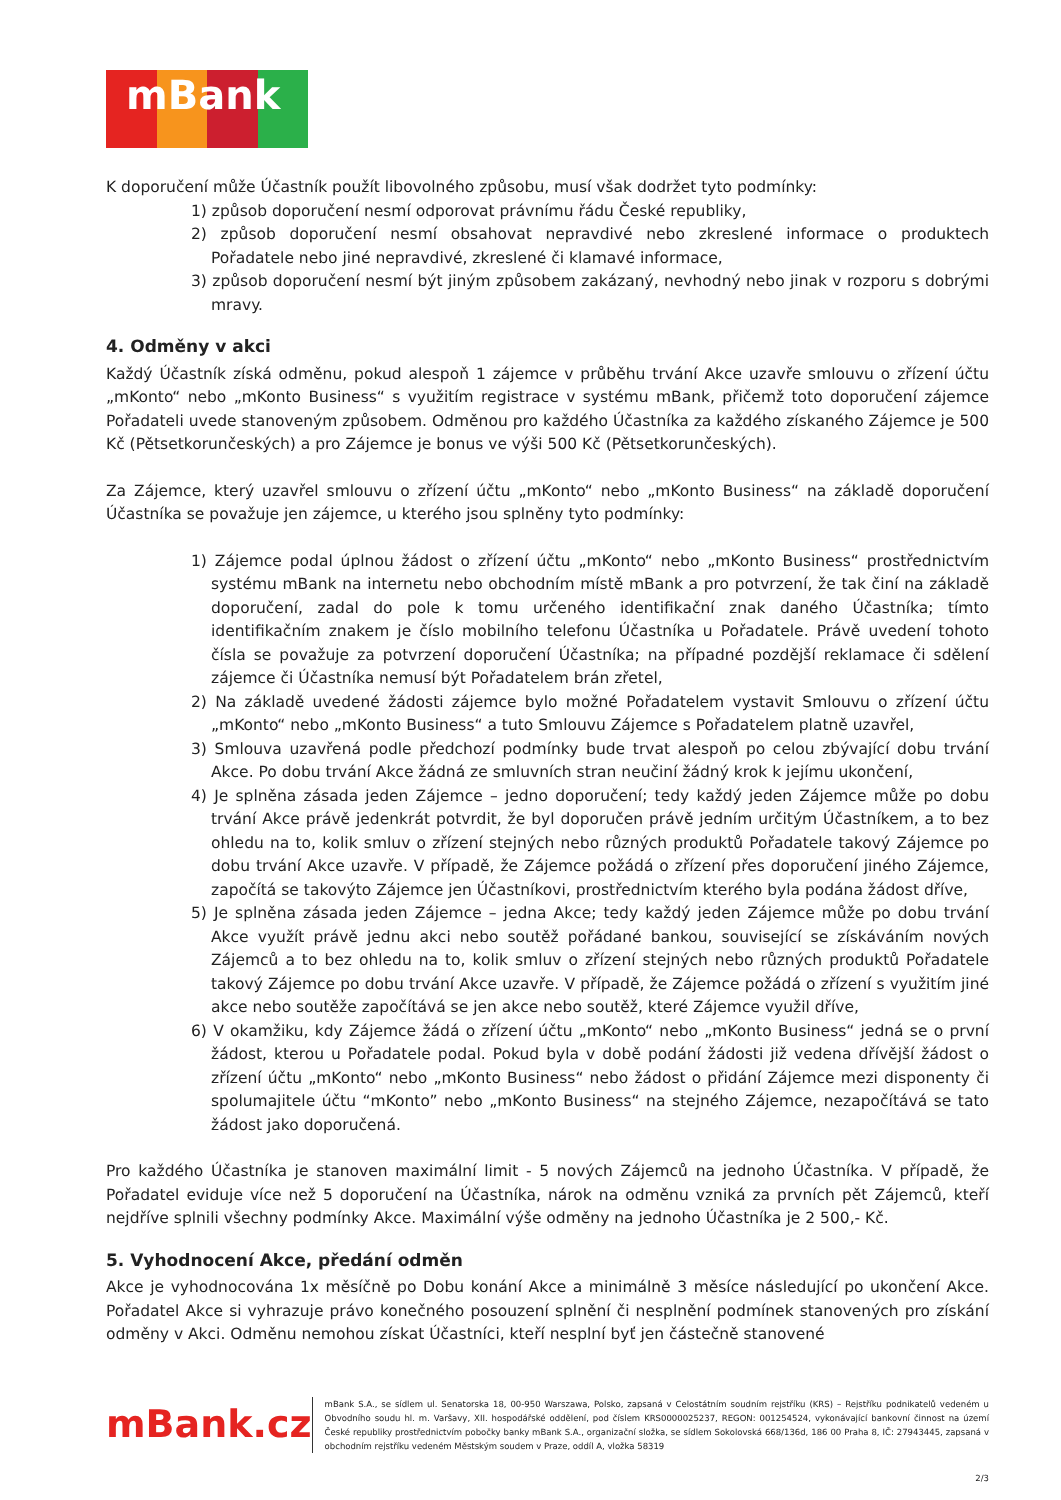mBank
K doporučení může Účastník použít libovolného způsobu, musí však dodržet tyto podmínky:
1) způsob doporučení nesmí odporovat právnímu řádu České republiky,
2) způsob doporučení nesmí obsahovat nepravdivé nebo zkreslené informace o produktech Pořadatele nebo jiné nepravdivé, zkreslené či klamavé informace,
3) způsob doporučení nesmí být jiným způsobem zakázaný, nevhodný nebo jinak v rozporu s dobrými mravy.
4. Odměny v akci
Každý Účastník získá odměnu, pokud alespoň 1 zájemce v průběhu trvání Akce uzavře smlouvu o zřízení účtu „mKonto“ nebo „mKonto Business“ s využitím registrace v systému mBank, přičemž toto doporučení zájemce Pořadateli uvede stanoveným způsobem. Odměnou pro každého Účastníka za každého získaného Zájemce je 500 Kč (Pětsetkorunčeských) a pro Zájemce je bonus ve výši 500 Kč (Pětsetkorunčeských).
Za Zájemce, který uzavřel smlouvu o zřízení účtu „mKonto“ nebo „mKonto Business“ na základě doporučení Účastníka se považuje jen zájemce, u kterého jsou splněny tyto podmínky:
1) Zájemce podal úplnou žádost o zřízení účtu „mKonto“ nebo „mKonto Business“ prostřednictvím systému mBank na internetu nebo obchodním místě mBank a pro potvrzení, že tak činí na základě doporučení, zadal do pole k tomu určeného identifikační znak daného Účastníka; tímto identifikačním znakem je číslo mobilního telefonu Účastníka u Pořadatele. Právě uvedení tohoto čísla se považuje za potvrzení doporučení Účastníka; na případné pozdější reklamace či sdělení zájemce či Účastníka nemusí být Pořadatelem brán zřetel,
2) Na základě uvedené žádosti zájemce bylo možné Pořadatelem vystavit Smlouvu o zřízení účtu „mKonto“ nebo „mKonto Business“ a tuto Smlouvu Zájemce s Pořadatelem platně uzavřel,
3) Smlouva uzavřená podle předchozí podmínky bude trvat alespoň po celou zbývající dobu trvání Akce. Po dobu trvání Akce žádná ze smluvních stran neučiní žádný krok k jejímu ukončení,
4) Je splněna zásada jeden Zájemce – jedno doporučení; tedy každý jeden Zájemce může po dobu trvání Akce právě jedenkrát potvrdit, že byl doporučen právě jedním určitým Účastníkem, a to bez ohledu na to, kolik smluv o zřízení stejných nebo různých produktů Pořadatele takový Zájemce po dobu trvání Akce uzavře. V případě, že Zájemce požádá o zřízení přes doporučení jiného Zájemce, započítá se takovýto Zájemce jen Účastníkovi, prostřednictvím kterého byla podána žádost dříve,
5) Je splněna zásada jeden Zájemce – jedna Akce; tedy každý jeden Zájemce může po dobu trvání Akce využít právě jednu akci nebo soutěž pořádané bankou, související se získáváním nových Zájemců a to bez ohledu na to, kolik smluv o zřízení stejných nebo různých produktů Pořadatele takový Zájemce po dobu trvání Akce uzavře. V případě, že Zájemce požádá o zřízení s využitím jiné akce nebo soutěže započítává se jen akce nebo soutěž, které Zájemce využil dříve,
6) V okamžiku, kdy Zájemce žádá o zřízení účtu „mKonto“ nebo „mKonto Business“ jedná se o první žádost, kterou u Pořadatele podal. Pokud byla v době podání žádosti již vedena dřívější žádost o zřízení účtu „mKonto“ nebo „mKonto Business“ nebo žádost o přidání Zájemce mezi disponenty či spolumajitele účtu “mKonto” nebo „mKonto Business“ na stejného Zájemce, nezapočítává se tato žádost jako doporučená.
Pro každého Účastníka je stanoven maximální limit - 5 nových Zájemců na jednoho Účastníka. V případě, že Pořadatel eviduje více než 5 doporučení na Účastníka, nárok na odměnu vzniká za prvních pět Zájemců, kteří nejdříve splnili všechny podmínky Akce. Maximální výše odměny na jednoho Účastníka je 2 500,- Kč.
5. Vyhodnocení Akce, předání odměn
Akce je vyhodnocována 1x měsíčně po Dobu konání Akce a minimálně 3 měsíce následující po ukončení Akce. Pořadatel Akce si vyhrazuje právo konečného posouzení splnění či nesplnění podmínek stanovených pro získání odměny v Akci. Odměnu nemohou získat Účastníci, kteří nesplní byť jen částečně stanovené
mBank.cz
mBank S.A., se sídlem ul. Senatorska 18, 00-950 Warszawa, Polsko, zapsaná v Celostátním soudním rejstříku (KRS) – Rejstříku podnikatelů vedeném u Obvodního soudu hl. m. Varšavy, XII. hospodářské oddělení, pod číslem KRS0000025237, REGON: 001254524, vykonávající bankovní činnost na území České republiky prostřednictvím pobočky banky mBank S.A., organizační složka, se sídlem Sokolovská 668/136d, 186 00 Praha 8, IČ: 27943445, zapsaná v obchodním rejstříku vedeném Městským soudem v Praze, oddíl A, vložka 58319
2/3